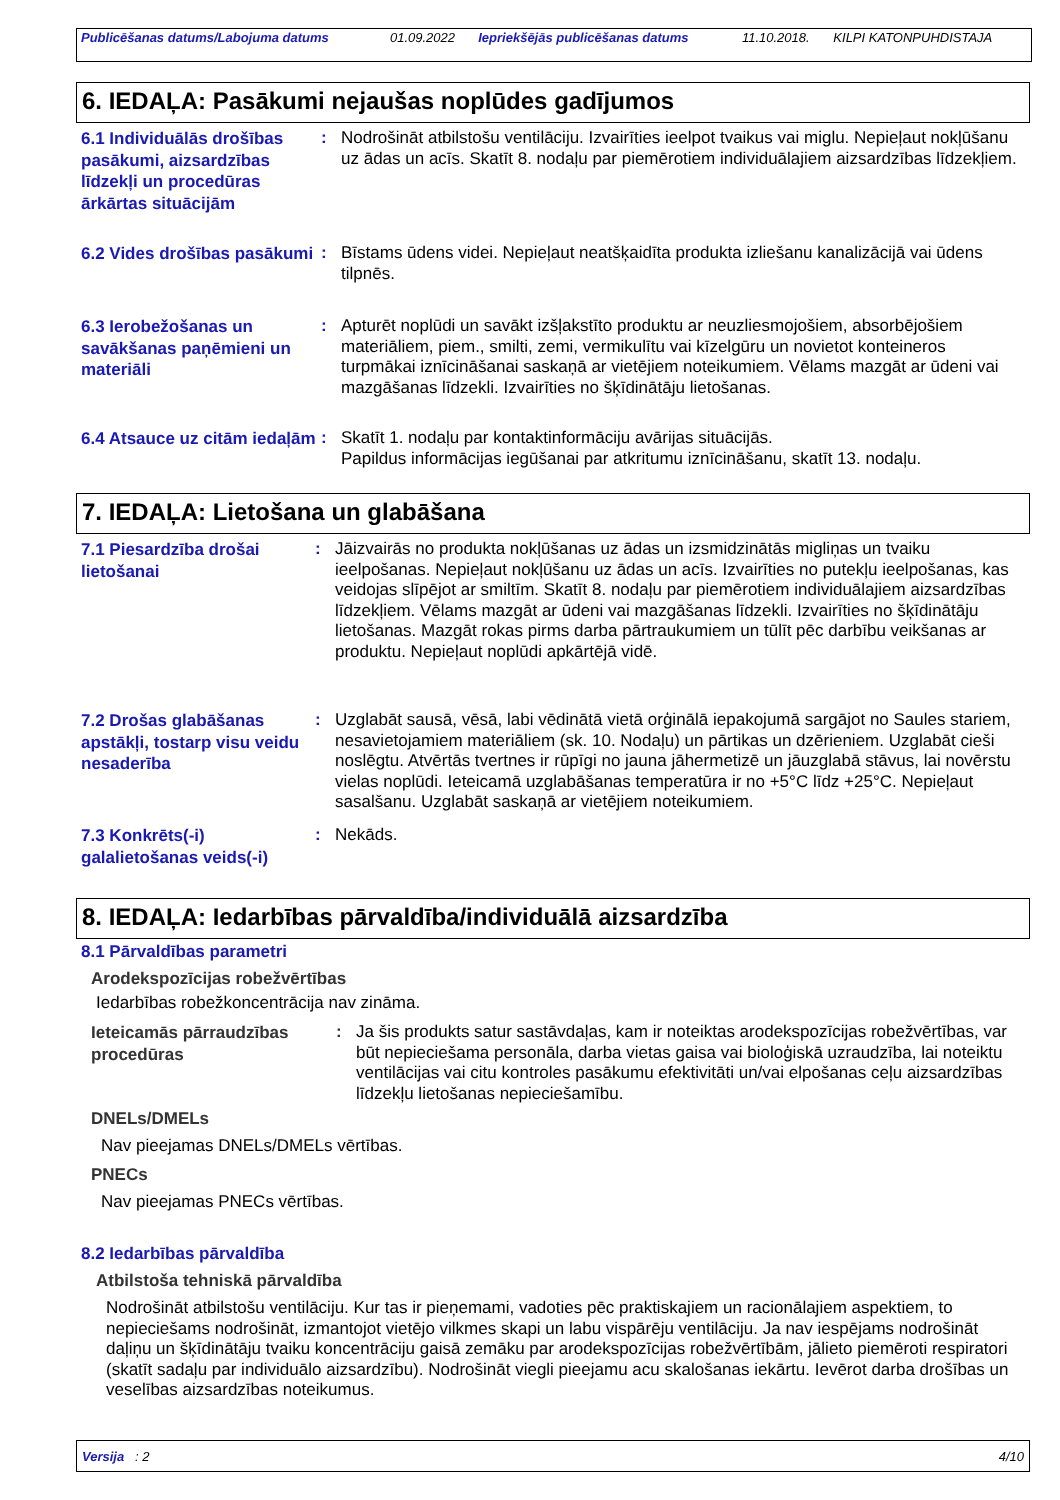| Publicēšanas datums/Labojuma datums | 01.09.2022 | Iepriekšējās publicēšanas datums | 11.10.2018. | KILPI KATONPUHDISTAJA |
6. IEDAĻA: Pasākumi nejaušas noplūdes gadījumos
6.1 Individuālās drošības pasākumi, aizsardzības līdzekļi un procedūras ārkārtas situācijām
: Nodrošināt atbilstošu ventilāciju. Izvairīties ieelpot tvaikus vai miglu. Nepieļaut nokļūšanu uz ādas un acīs. Skatīt 8. nodaļu par piemērotiem individuālajiem aizsardzības līdzekļiem.
6.2 Vides drošības pasākumi
: Bīstams ūdens videi. Nepieļaut neatšķaidīta produkta izliešanu kanalizācijā vai ūdens tilpnēs.
6.3 Ierobežošanas un savākšanas paņēmieni un materiāli
: Apturēt noplūdi un savākt izšļakstīto produktu ar neuzliesmojošiem, absorbējošiem materiāliem, piem., smilti, zemi, vermikulītu vai kīzelgūru un novietot konteineros turpmākai iznīcināšanai saskaņā ar vietējiem noteikumiem. Vēlams mazgāt ar ūdeni vai mazgāšanas līdzekli. Izvairīties no šķīdinātāju lietošanas.
6.4 Atsauce uz citām iedaļām
: Skatīt 1. nodaļu par kontaktinformāciju avārijas situācijās.
Papildus informācijas iegūšanai par atkritumu iznīcināšanu, skatīt 13. nodaļu.
7. IEDAĻA: Lietošana un glabāšana
7.1 Piesardzība drošai lietošanai
: Jāizvairās no produkta nokļūšanas uz ādas un izsmidzinātās migliņas un tvaiku ieelpošanas. Nepieļaut nokļūšanu uz ādas un acīs. Izvairīties no putekļu ieelpošanas, kas veidojas slīpējot ar smiltīm. Skatīt 8. nodaļu par piemērotiem individuālajiem aizsardzības līdzekļiem. Vēlams mazgāt ar ūdeni vai mazgāšanas līdzekli. Izvairīties no šķīdinātāju lietošanas. Mazgāt rokas pirms darba pārtraukumiem un tūlīt pēc darbību veikšanas ar produktu. Nepieļaut noplūdi apkārtējā vidē.
7.2 Drošas glabāšanas apstākļi, tostarp visu veidu nesaderība
: Uzglabāt sausā, vēsā, labi vēdinātā vietā orģinālā iepakojumā sargājot no Saules stariem, nesavietojamiem materiāliem (sk. 10. Nodaļu) un pārtikas un dzērieniem. Uzglabāt cieši noslēgtu. Atvērtās tvertnes ir rūpīgi no jauna jāhermetizē un jāuzglabā stāvus, lai novērstu vielas noplūdi. Ieteicamā uzglabāšanas temperatūra ir no +5°C līdz +25°C. Nepieļaut sasalšanu. Uzglabāt saskaņā ar vietējiem noteikumiem.
7.3 Konkrēts(-i) galalietošanas veids(-i)
: Nekāds.
8. IEDAĻA: Iedarbības pārvaldība/individuālā aizsardzība
8.1 Pārvaldības parametri
Arodekspozīcijas robežvērtības
Iedarbības robežkoncentrācija nav zināma.
Ieteicamās pārraudzības procedūras
: Ja šis produkts satur sastāvdaļas, kam ir noteiktas arodekspozīcijas robežvērtības, var būt nepieciešama personāla, darba vietas gaisa vai bioloģiskā uzraudzība, lai noteiktu ventilācijas vai citu kontroles pasākumu efektivitāti un/vai elpošanas ceļu aizsardzības līdzekļu lietošanas nepieciešamību.
DNELs/DMELs
Nav pieejamas DNELs/DMELs vērtības.
PNECs
Nav pieejamas PNECs vērtības.
8.2 Iedarbības pārvaldība
Atbilstoša tehniskā pārvaldība
Nodrošināt atbilstošu ventilāciju. Kur tas ir pieņemami, vadoties pēc praktiskajiem un racionālajiem aspektiem, to nepieciešams nodrošināt, izmantojot vietējo vilkmes skapi un labu vispārēju ventilāciju. Ja nav iespējams nodrošināt daļiņu un šķīdinātāju tvaiku koncentrāciju gaisā zemāku par arodekspozīcijas robežvērtībām, jālieto piemēroti respiratori (skatīt sadaļu par individuālo aizsardzību). Nodrošināt viegli pieejamu acu skalošanas iekārtu. Ievērot darba drošības un veselības aizsardzības noteikumus.
Versija : 2 4/10